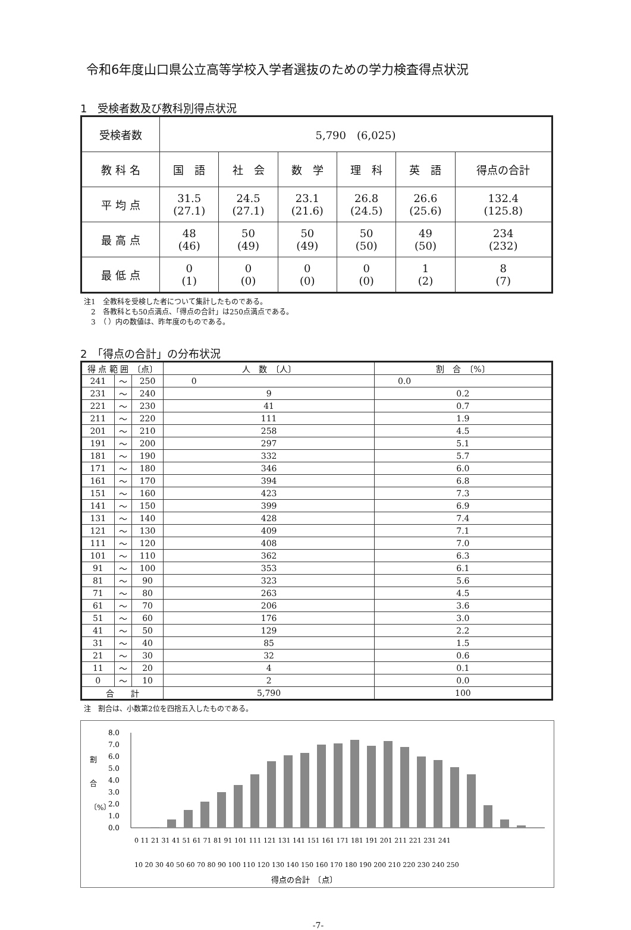令和6年度山口県公立高等学校入学者選抜のための学力検査得点状況
1　受検者数及び教科別得点状況
| 受検者数 | 5,790 (6,025) | | | | | |
| 教 科 名 | 国 語 | 社 会 | 数 学 | 理 科 | 英 語 | 得点の合計 |
| 平 均 点 | 31.5 (27.1) | 24.5 (27.1) | 23.1 (21.6) | 26.8 (24.5) | 26.6 (25.6) | 132.4 (125.8) |
| 最 高 点 | 48 (46) | 50 (49) | 50 (49) | 50 (50) | 49 (50) | 234 (232) |
| 最 低 点 | 0 (1) | 0 (0) | 0 (0) | 0 (0) | 1 (2) | 8 (7) |
注1　全教科を受検した者について集計したものである。
　2　各教科とも50点満点、「得点の合計」は250点満点である。
　3　（ ）内の数値は、昨年度のものである。
2　「得点の合計」の分布状況
| 得 点 範 囲 〔点〕 | | | 人 数 〔人〕 | 割 合 〔%〕 |
| --- | --- | --- | --- | --- |
| 241 | ～ | 250 | 0 | 0.0 |
| 231 | ～ | 240 | 9 | 0.2 |
| 221 | ～ | 230 | 41 | 0.7 |
| 211 | ～ | 220 | 111 | 1.9 |
| 201 | ～ | 210 | 258 | 4.5 |
| 191 | ～ | 200 | 297 | 5.1 |
| 181 | ～ | 190 | 332 | 5.7 |
| 171 | ～ | 180 | 346 | 6.0 |
| 161 | ～ | 170 | 394 | 6.8 |
| 151 | ～ | 160 | 423 | 7.3 |
| 141 | ～ | 150 | 399 | 6.9 |
| 131 | ～ | 140 | 428 | 7.4 |
| 121 | ～ | 130 | 409 | 7.1 |
| 111 | ～ | 120 | 408 | 7.0 |
| 101 | ～ | 110 | 362 | 6.3 |
| 91 | ～ | 100 | 353 | 6.1 |
| 81 | ～ | 90 | 323 | 5.6 |
| 71 | ～ | 80 | 263 | 4.5 |
| 61 | ～ | 70 | 206 | 3.6 |
| 51 | ～ | 60 | 176 | 3.0 |
| 41 | ～ | 50 | 129 | 2.2 |
| 31 | ～ | 40 | 85 | 1.5 |
| 21 | ～ | 30 | 32 | 0.6 |
| 11 | ～ | 20 | 4 | 0.1 |
| 0 | ～ | 10 | 2 | 0.0 |
| 合 計 | | | 5,790 | 100 |
注　割合は、小数第2位を四捨五入したものである。
割
合
〔%〕
8.0
7.0
6.0
5.0
4.0
3.0
2.0
1.0
0.0
0 11 21 31 41 51 61 71 81 91 101 111 121 131 141 151 161 171 181 191 201 211 221 231 241
10 20 30 40 50 60 70 80 90 100 110 120 130 140 150 160 170 180 190 200 210 220 230 240 250
得点の合計　〔点〕
-7-